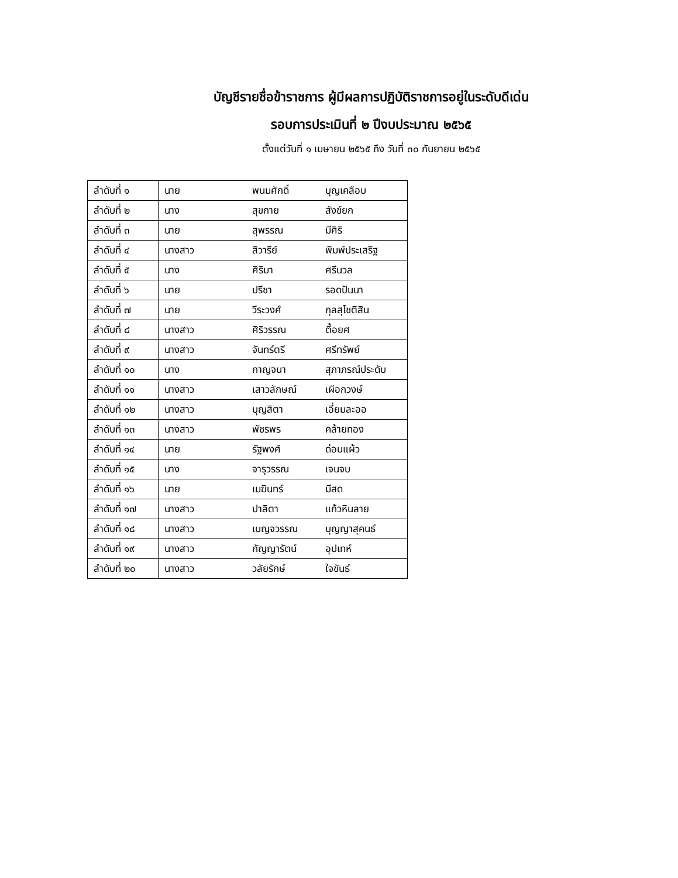บัญชีรายชื่อข้าราชการ ผู้มีผลการปฏิบัติราชการอยู่ในระดับดีเด่น
รอบการประเมินที่ ๒ ปีงบประมาณ ๒๕๖๕
ตั้งแต่วันที่ ๑ เมษายน ๒๕๖๕ ถึง วันที่ ๓๐ กันยายน ๒๕๖๕
| ลำดับที่ ๑ | นาย | พนมศักดิ์ | บุญเคลือบ |
| ลำดับที่ ๒ | นาง | สุขกาย | สังข์ยก |
| ลำดับที่ ๓ | นาย | สุพรรณ | มีศิริ |
| ลำดับที่ ๔ | นางสาว | สิวารีย์ | พิมพ์ประเสริฐ |
| ลำดับที่ ๕ | นาง | ศิริมา | ศรีนวล |
| ลำดับที่ ๖ | นาย | ปรีชา | รอดปันนา |
| ลำดับที่ ๗ | นาย | วีระวงศ์ | กุลสุโชติสิน |
| ลำดับที่ ๘ | นางสาว | ศิริวรรณ | ตื้อยศ |
| ลำดับที่ ๙ | นางสาว | จันทร์ตรี | ศรีทรัพย์ |
| ลำดับที่ ๑๐ | นาง | กาญจนา | สุภาภรณ์ประดับ |
| ลำดับที่ ๑๑ | นางสาว | เสาวลักษณ์ | เผือกวงษ์ |
| ลำดับที่ ๑๒ | นางสาว | บุญสิตา | เอี่ยมละออ |
| ลำดับที่ ๑๓ | นางสาว | พัชรพร | คล้ายทอง |
| ลำดับที่ ๑๔ | นาย | รัฐพงศ์ | ด่อนแผ้ว |
| ลำดับที่ ๑๕ | นาง | จารุวรรณ | เจนจบ |
| ลำดับที่ ๑๖ | นาย | เมฆินทร์ | มีสด |
| ลำดับที่ ๑๗ | นางสาว | ปาลิตา | แก้วหินลาย |
| ลำดับที่ ๑๘ | นางสาว | เบญจวรรณ | บุญญาสุคนธ์ |
| ลำดับที่ ๑๙ | นางสาว | กัญญารัตน์ | อุปเทห์ |
| ลำดับที่ ๒๐ | นางสาว | วลัยรักษ์ | ใจขันธ์ |